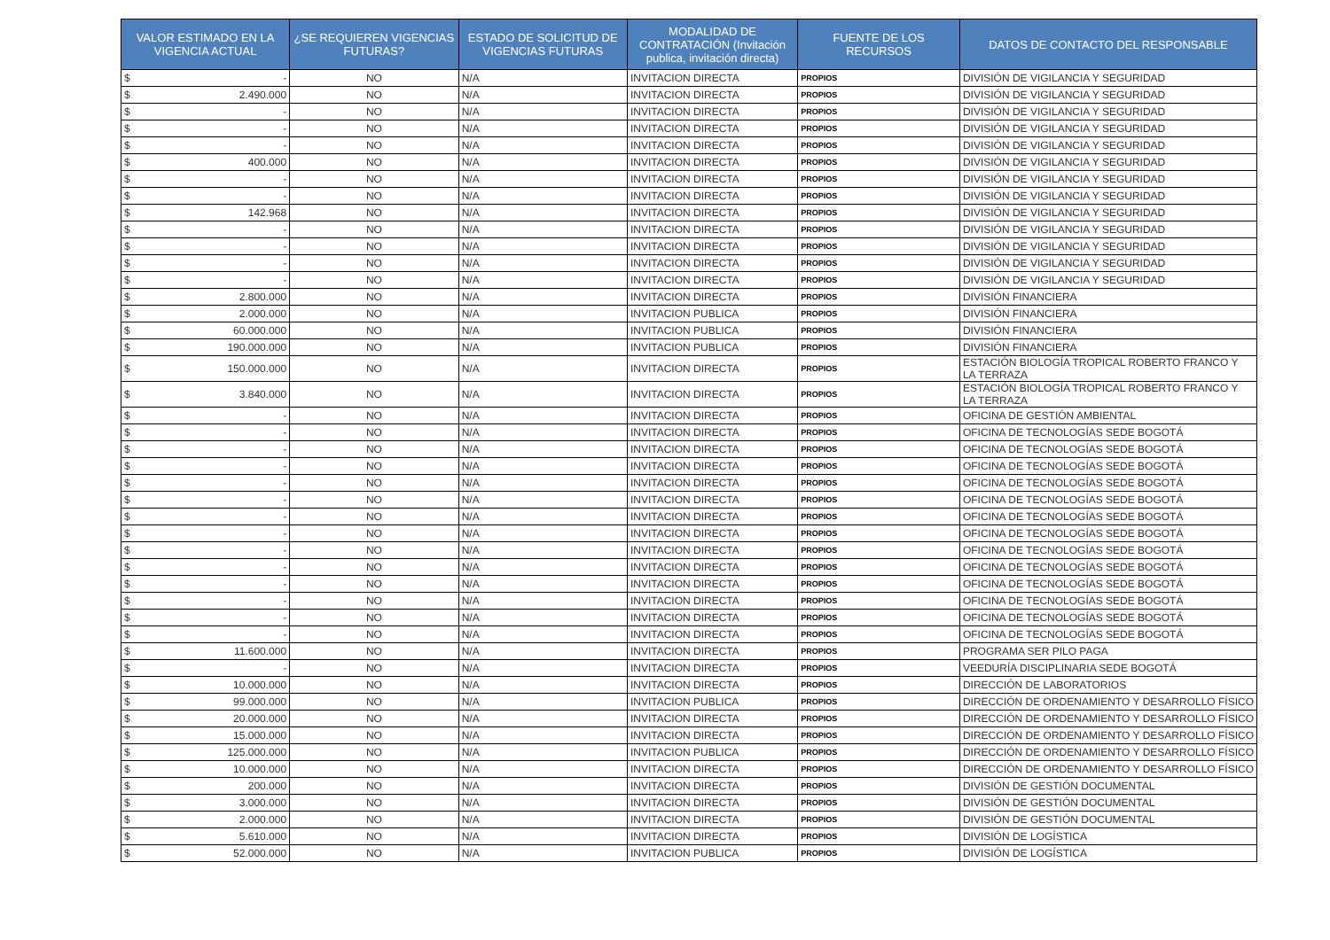| VALOR ESTIMADO EN LA VIGENCIA ACTUAL | ¿SE REQUIEREN VIGENCIAS FUTURAS? | ESTADO DE SOLICITUD DE VIGENCIAS FUTURAS | MODALIDAD DE CONTRATACIÓN (Invitación publica, invitación directa) | FUENTE DE LOS RECURSOS | DATOS DE CONTACTO DEL RESPONSABLE |
| --- | --- | --- | --- | --- | --- |
| $ - | NO | N/A | INVITACION DIRECTA | PROPIOS | DIVISIÓN DE VIGILANCIA Y SEGURIDAD |
| $ 2.490.000 | NO | N/A | INVITACION DIRECTA | PROPIOS | DIVISIÓN DE VIGILANCIA Y SEGURIDAD |
| $ - | NO | N/A | INVITACION DIRECTA | PROPIOS | DIVISIÓN DE VIGILANCIA Y SEGURIDAD |
| $ - | NO | N/A | INVITACION DIRECTA | PROPIOS | DIVISIÓN DE VIGILANCIA Y SEGURIDAD |
| $ - | NO | N/A | INVITACION DIRECTA | PROPIOS | DIVISIÓN DE VIGILANCIA Y SEGURIDAD |
| $ 400.000 | NO | N/A | INVITACION DIRECTA | PROPIOS | DIVISIÓN DE VIGILANCIA Y SEGURIDAD |
| $ - | NO | N/A | INVITACION DIRECTA | PROPIOS | DIVISIÓN DE VIGILANCIA Y SEGURIDAD |
| $ - | NO | N/A | INVITACION DIRECTA | PROPIOS | DIVISIÓN DE VIGILANCIA Y SEGURIDAD |
| $ 142.968 | NO | N/A | INVITACION DIRECTA | PROPIOS | DIVISIÓN DE VIGILANCIA Y SEGURIDAD |
| $ - | NO | N/A | INVITACION DIRECTA | PROPIOS | DIVISIÓN DE VIGILANCIA Y SEGURIDAD |
| $ - | NO | N/A | INVITACION DIRECTA | PROPIOS | DIVISIÓN DE VIGILANCIA Y SEGURIDAD |
| $ - | NO | N/A | INVITACION DIRECTA | PROPIOS | DIVISIÓN DE VIGILANCIA Y SEGURIDAD |
| $ - | NO | N/A | INVITACION DIRECTA | PROPIOS | DIVISIÓN DE VIGILANCIA Y SEGURIDAD |
| $ 2.800.000 | NO | N/A | INVITACION DIRECTA | PROPIOS | DIVISIÓN FINANCIERA |
| $ 2.000.000 | NO | N/A | INVITACION PUBLICA | PROPIOS | DIVISIÓN FINANCIERA |
| $ 60.000.000 | NO | N/A | INVITACION PUBLICA | PROPIOS | DIVISIÓN FINANCIERA |
| $ 190.000.000 | NO | N/A | INVITACION PUBLICA | PROPIOS | DIVISIÓN FINANCIERA |
| $ 150.000.000 | NO | N/A | INVITACION DIRECTA | PROPIOS | ESTACIÓN BIOLOGÍA TROPICAL ROBERTO FRANCO Y LA TERRAZA |
| $ 3.840.000 | NO | N/A | INVITACION DIRECTA | PROPIOS | ESTACIÓN BIOLOGÍA TROPICAL ROBERTO FRANCO Y LA TERRAZA |
| $ - | NO | N/A | INVITACION DIRECTA | PROPIOS | OFICINA DE GESTIÓN AMBIENTAL |
| $ - | NO | N/A | INVITACION DIRECTA | PROPIOS | OFICINA DE TECNOLOGÍAS SEDE BOGOTÁ |
| $ - | NO | N/A | INVITACION DIRECTA | PROPIOS | OFICINA DE TECNOLOGÍAS SEDE BOGOTÁ |
| $ - | NO | N/A | INVITACION DIRECTA | PROPIOS | OFICINA DE TECNOLOGÍAS SEDE BOGOTÁ |
| $ - | NO | N/A | INVITACION DIRECTA | PROPIOS | OFICINA DE TECNOLOGÍAS SEDE BOGOTÁ |
| $ - | NO | N/A | INVITACION DIRECTA | PROPIOS | OFICINA DE TECNOLOGÍAS SEDE BOGOTÁ |
| $ - | NO | N/A | INVITACION DIRECTA | PROPIOS | OFICINA DE TECNOLOGÍAS SEDE BOGOTÁ |
| $ - | NO | N/A | INVITACION DIRECTA | PROPIOS | OFICINA DE TECNOLOGÍAS SEDE BOGOTÁ |
| $ - | NO | N/A | INVITACION DIRECTA | PROPIOS | OFICINA DE TECNOLOGÍAS SEDE BOGOTÁ |
| $ - | NO | N/A | INVITACION DIRECTA | PROPIOS | OFICINA DE TECNOLOGÍAS SEDE BOGOTÁ |
| $ - | NO | N/A | INVITACION DIRECTA | PROPIOS | OFICINA DE TECNOLOGÍAS SEDE BOGOTÁ |
| $ - | NO | N/A | INVITACION DIRECTA | PROPIOS | OFICINA DE TECNOLOGÍAS SEDE BOGOTÁ |
| $ - | NO | N/A | INVITACION DIRECTA | PROPIOS | OFICINA DE TECNOLOGÍAS SEDE BOGOTÁ |
| $ - | NO | N/A | INVITACION DIRECTA | PROPIOS | OFICINA DE TECNOLOGÍAS SEDE BOGOTÁ |
| $ 11.600.000 | NO | N/A | INVITACION DIRECTA | PROPIOS | PROGRAMA SER PILO PAGA |
| $ - | NO | N/A | INVITACION DIRECTA | PROPIOS | VEEDURÍA DISCIPLINARIA SEDE BOGOTÁ |
| $ 10.000.000 | NO | N/A | INVITACION DIRECTA | PROPIOS | DIRECCIÓN DE LABORATORIOS |
| $ 99.000.000 | NO | N/A | INVITACION PUBLICA | PROPIOS | DIRECCIÓN DE ORDENAMIENTO Y DESARROLLO FÍSICO |
| $ 20.000.000 | NO | N/A | INVITACION DIRECTA | PROPIOS | DIRECCIÓN DE ORDENAMIENTO Y DESARROLLO FÍSICO |
| $ 15.000.000 | NO | N/A | INVITACION DIRECTA | PROPIOS | DIRECCIÓN DE ORDENAMIENTO Y DESARROLLO FÍSICO |
| $ 125.000.000 | NO | N/A | INVITACION PUBLICA | PROPIOS | DIRECCIÓN DE ORDENAMIENTO Y DESARROLLO FÍSICO |
| $ 10.000.000 | NO | N/A | INVITACION DIRECTA | PROPIOS | DIRECCIÓN DE ORDENAMIENTO Y DESARROLLO FÍSICO |
| $ 200.000 | NO | N/A | INVITACION DIRECTA | PROPIOS | DIVISIÓN DE GESTIÓN DOCUMENTAL |
| $ 3.000.000 | NO | N/A | INVITACION DIRECTA | PROPIOS | DIVISIÓN DE GESTIÓN DOCUMENTAL |
| $ 2.000.000 | NO | N/A | INVITACION DIRECTA | PROPIOS | DIVISIÓN DE GESTIÓN DOCUMENTAL |
| $ 5.610.000 | NO | N/A | INVITACION DIRECTA | PROPIOS | DIVISIÓN DE LOGÍSTICA |
| $ 52.000.000 | NO | N/A | INVITACION PUBLICA | PROPIOS | DIVISIÓN DE LOGÍSTICA |